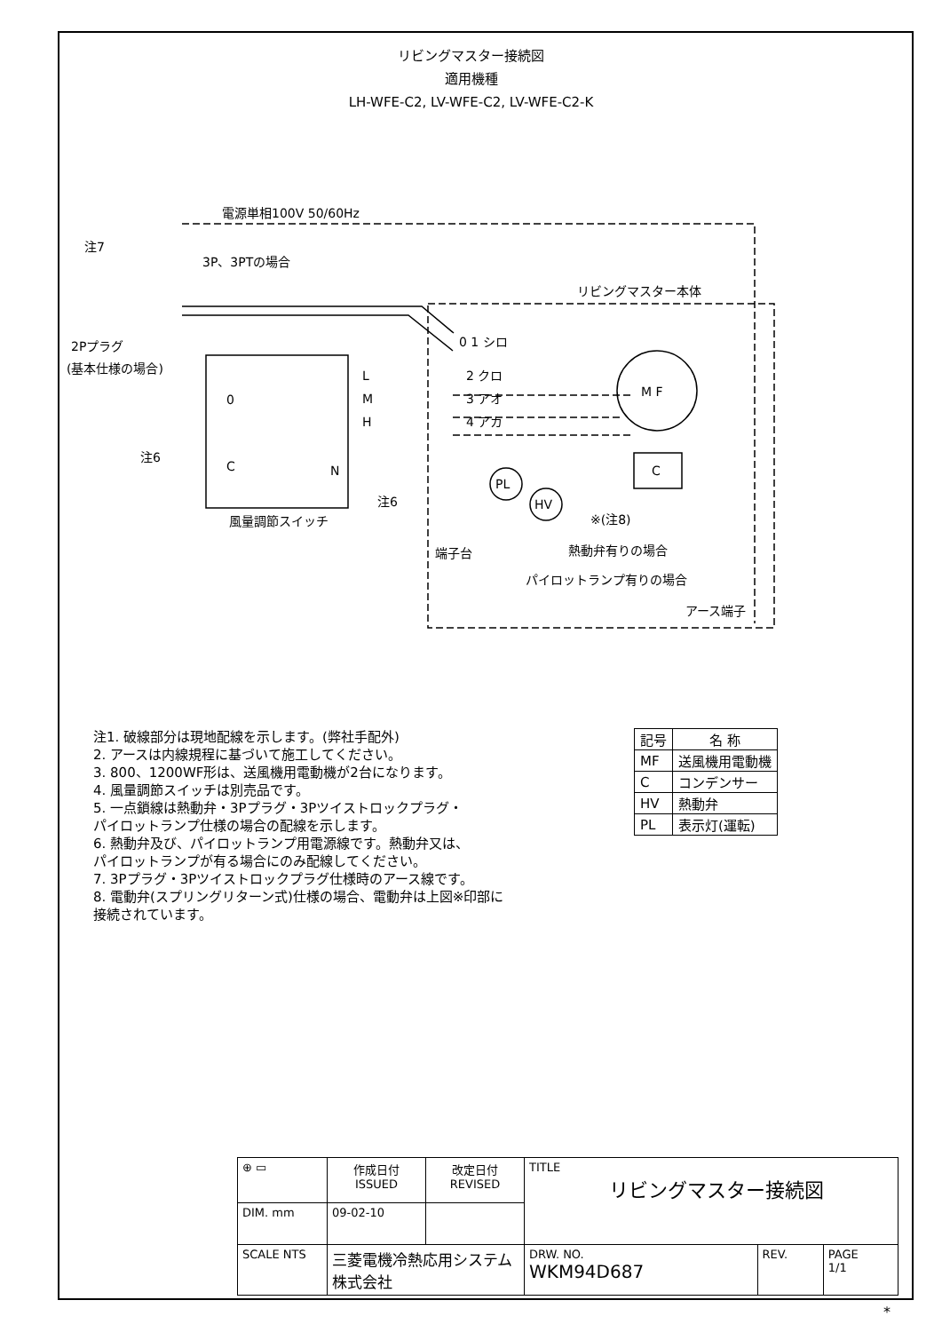リビングマスター接続図
適用機種
LH-WFE-C2, LV-WFE-C2, LV-WFE-C2-K
電源単相100V 50/60Hz
注7
3P、3PTの場合
リビングマスター本体
2Pプラグ
(基本仕様の場合)
0 1 シロ
L
2 クロ
M
3 アオ
H
4 アカ
M F
C
注6
0
C
N
PL
HV
注6
※(注8)
風量調節スイッチ
端子台
熱動弁有りの場合
パイロットランプ有りの場合
アース端子
注1. 破線部分は現地配線を示します。(弊社手配外)
2. アースは内線規程に基づいて施工してください。
3. 800、1200WF形は、送風機用電動機が2台になります。
4. 風量調節スイッチは別売品です。
5. 一点鎖線は熱動弁・3Pプラグ・3Pツイストロックプラグ・
パイロットランプ仕様の場合の配線を示します。
6. 熱動弁及び、パイロットランプ用電源線です。熱動弁又は、
パイロットランプが有る場合にのみ配線してください。
7. 3Pプラグ・3Pツイストロックプラグ仕様時のアース線です。
8. 電動弁(スプリングリターン式)仕様の場合、電動弁は上図※印部に
接続されています。
| 記号 | 名 称 |
| --- | --- |
| MF | 送風機用電動機 |
| C | コンデンサー |
| HV | 熱動弁 |
| PL | 表示灯(運転) |
| ⊕ ▭ | 作成日付 ISSUED | 改定日付 REVISED | TITLE リビングマスター接続図 | | |
| DIM. mm | 09-02-10 | | | | |
| SCALE NTS | 三菱電機冷熱応用システム株式会社 | | DRW. NO. WKM94D687 | REV. | PAGE 1/1 |
*